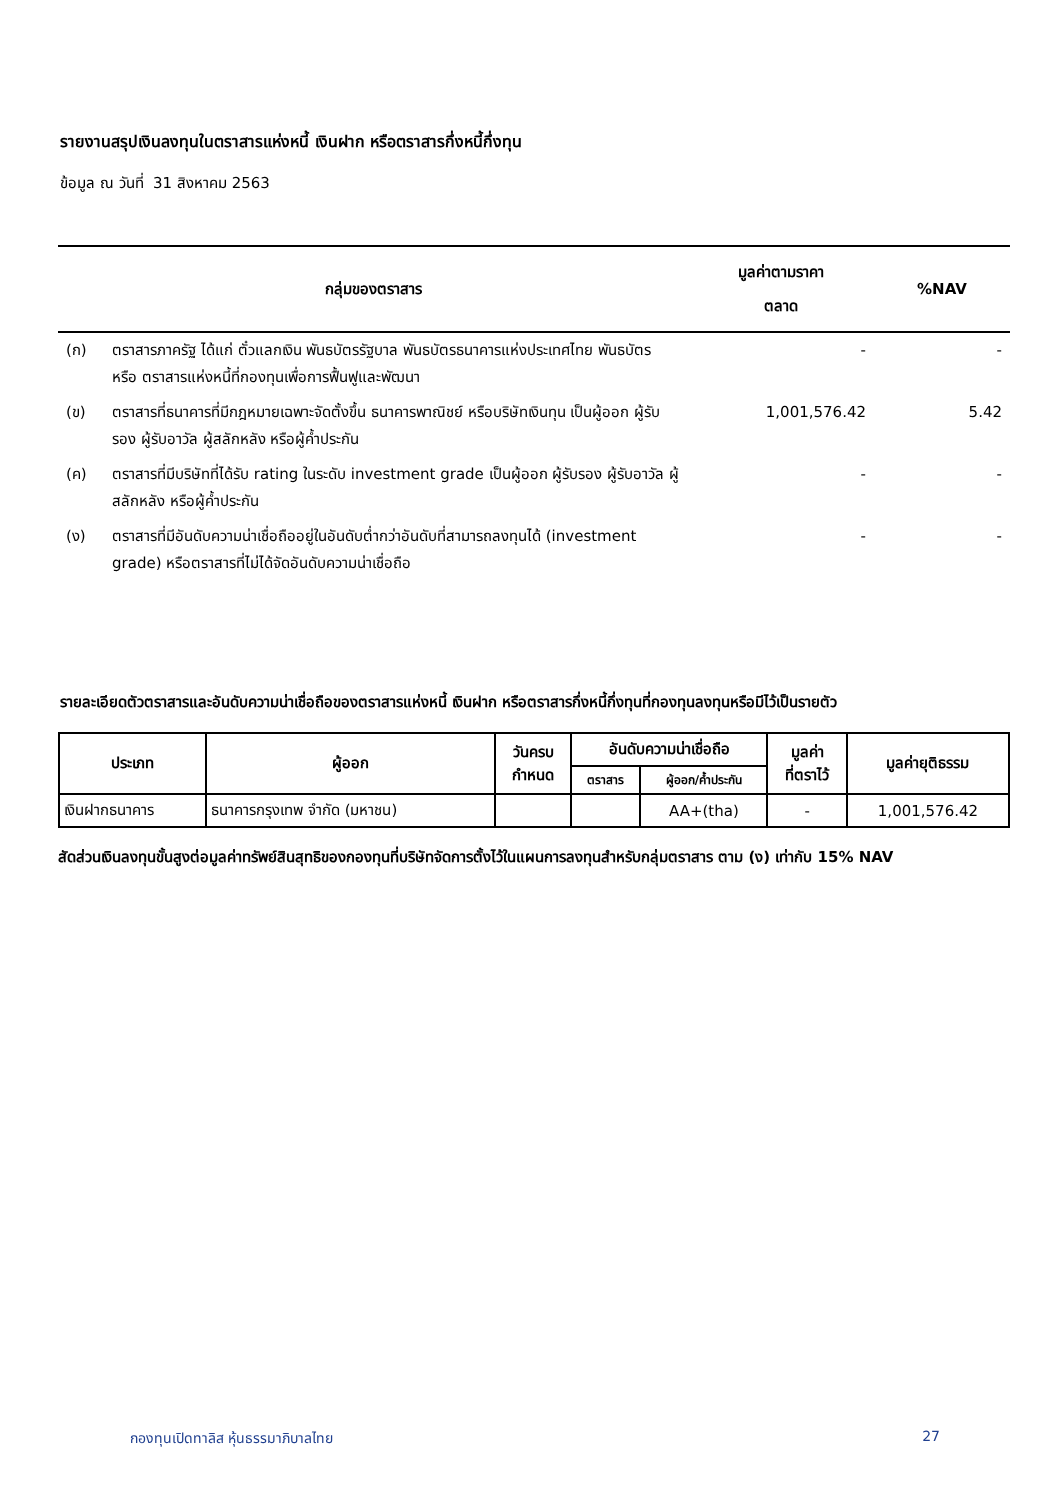รายงานสรุปเงินลงทุนในตราสารแห่งหนี้ เงินฝาก หรือตราสารกึ่งหนี้กึ่งทุน
ข้อมูล ณ วันที่ 31 สิงหาคม 2563
| กลุ่มของตราสาร | | มูลค่าตามราคา ตลาด | %NAV |
| --- | --- | --- | --- |
| (ก) | ตราสารภาครัฐ ได้แก่ ตั๋วแลกเงิน พันธบัตรรัฐบาล พันธบัตรธนาคารแห่งประเทศไทย พันธบัตร หรือ ตราสารแห่งหนี้ที่กองทุนเพื่อการฟื้นฟูและพัฒนา | - | - |
| (ข) | ตราสารที่ธนาคารที่มีกฎหมายเฉพาะจัดตั้งขึ้น ธนาคารพาณิชย์ หรือบริษัทเงินทุน เป็นผู้ออก ผู้รับรอง ผู้รับอาวัล ผู้สลักหลัง หรือผู้ค้ำประกัน | 1,001,576.42 | 5.42 |
| (ค) | ตราสารที่มีบริษัทที่ได้รับ rating ในระดับ investment grade เป็นผู้ออก ผู้รับรอง ผู้รับอาวัล ผู้สลักหลัง หรือผู้ค้ำประกัน | - | - |
| (ง) | ตราสารที่มีอันดับความน่าเชื่อถืออยู่ในอันดับต่ำกว่าอันดับที่สามารถลงทุนได้ (investment grade) หรือตราสารที่ไม่ได้จัดอันดับความน่าเชื่อถือ | - | - |
รายละเอียดตัวตราสารและอันดับความน่าเชื่อถือของตราสารแห่งหนี้ เงินฝาก หรือตราสารกึ่งหนี้กึ่งทุนที่กองทุนลงทุนหรือมีไว้เป็นรายตัว
| ประเภท | ผู้ออก | วันครบ กำหนด | อันดับความน่าเชื่อถือ | | มูลค่า ที่ตราไว้ | มูลค่ายุติธรรม |
| --- | --- | --- | --- | --- | --- | --- |
| | | | ตราสาร | ผู้ออก/ค้ำประกัน | | |
| เงินฝากธนาคาร | ธนาคารกรุงเทพ จำกัด (มหาชน) | | | AA+(tha) | - | 1,001,576.42 |
สัดส่วนเงินลงทุนขั้นสูงต่อมูลค่าทรัพย์สินสุทธิของกองทุนที่บริษัทจัดการตั้งไว้ในแผนการลงทุนสำหรับกลุ่มตราสาร ตาม (ง) เท่ากับ 15% NAV
กองทุนเปิดทาลิส หุ้นธรรมาภิบาลไทย 27